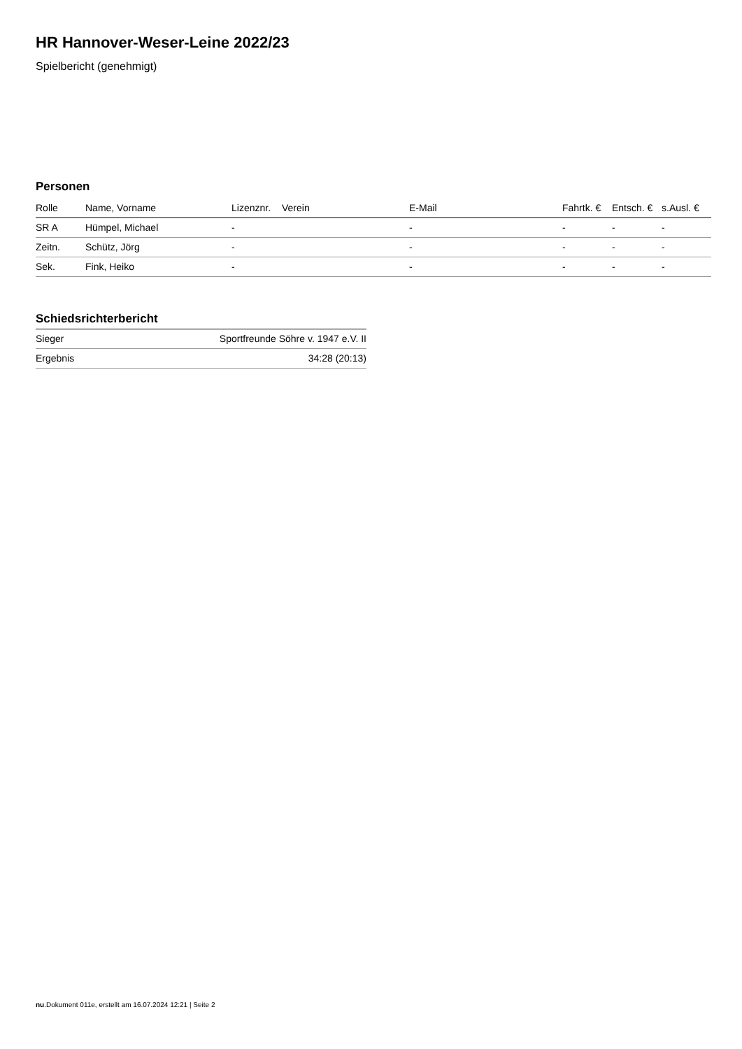HR Hannover-Weser-Leine 2022/23
Spielbericht (genehmigt)
Personen
| Rolle | Name, Vorname | Lizenznr. | Verein | E-Mail | Fahrtk. € | Entsch. € | s.Ausl. € |
| --- | --- | --- | --- | --- | --- | --- | --- |
| SR A | Hümpel, Michael | - | | - | - | - | - |
| Zeitn. | Schütz, Jörg | - | | - | - | - | - |
| Sek. | Fink, Heiko | - | | - | - | - | - |
Schiedsrichterbericht
| Sieger | Sportfreunde Söhre v. 1947 e.V. II |
| Ergebnis | 34:28 (20:13) |
nu.Dokument 011e, erstellt am 16.07.2024 12:21 | Seite 2